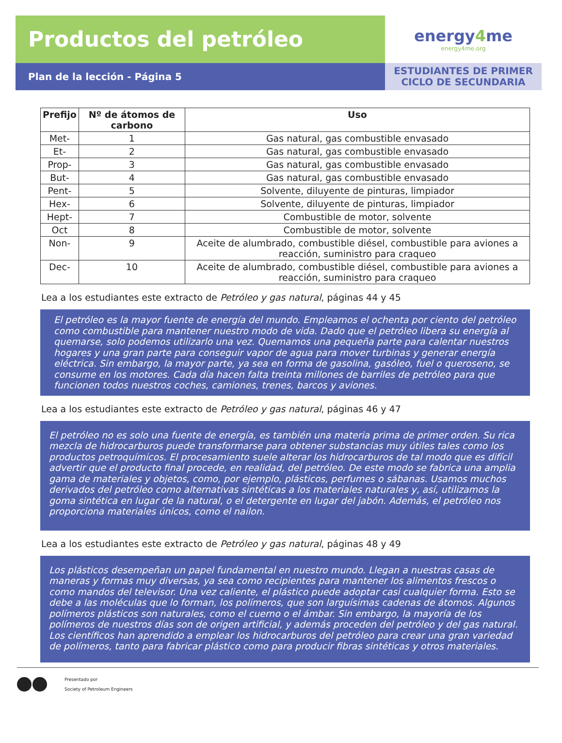Productos del petróleo
Plan de la lección - Página 5
energy4me
energy4me.org
ESTUDIANTES DE PRIMER
CICLO DE SECUNDARIA
| Prefijo | Nº de átomos de carbono | Uso |
| --- | --- | --- |
| Met- | 1 | Gas natural, gas combustible envasado |
| Et- | 2 | Gas natural, gas combustible envasado |
| Prop- | 3 | Gas natural, gas combustible envasado |
| But- | 4 | Gas natural, gas combustible envasado |
| Pent- | 5 | Solvente, diluyente de pinturas, limpiador |
| Hex- | 6 | Solvente, diluyente de pinturas, limpiador |
| Hept- | 7 | Combustible de motor, solvente |
| Oct | 8 | Combustible de motor, solvente |
| Non- | 9 | Aceite de alumbrado, combustible diésel, combustible para aviones a reacción, suministro para craqueo |
| Dec- | 10 | Aceite de alumbrado, combustible diésel, combustible para aviones a reacción, suministro para craqueo |
Lea a los estudiantes este extracto de Petróleo y gas natural, páginas 44 y 45
El petróleo es la mayor fuente de energía del mundo. Empleamos el ochenta por ciento del petróleo como combustible para mantener nuestro modo de vida. Dado que el petróleo libera su energía al quemarse, solo podemos utilizarlo una vez. Quemamos una pequeña parte para calentar nuestros hogares y una gran parte para conseguir vapor de agua para mover turbinas y generar energía eléctrica. Sin embargo, la mayor parte, ya sea en forma de gasolina, gasóleo, fuel o queroseno, se consume en los motores. Cada día hacen falta treinta millones de barriles de petróleo para que funcionen todos nuestros coches, camiones, trenes, barcos y aviones.
Lea a los estudiantes este extracto de Petróleo y gas natural, páginas 46 y 47
El petróleo no es solo una fuente de energía, es también una materia prima de primer orden. Su rica mezcla de hidrocarburos puede transformarse para obtener substancias muy útiles tales como los productos petroquímicos. El procesamiento suele alterar los hidrocarburos de tal modo que es difícil advertir que el producto final procede, en realidad, del petróleo. De este modo se fabrica una amplia gama de materiales y objetos, como, por ejemplo, plásticos, perfumes o sábanas. Usamos muchos derivados del petróleo como alternativas sintéticas a los materiales naturales y, así, utilizamos la goma sintética en lugar de la natural, o el detergente en lugar del jabón. Además, el petróleo nos proporciona materiales únicos, como el nailon.
Lea a los estudiantes este extracto de Petróleo y gas natural, páginas 48 y 49
Los plásticos desempeñan un papel fundamental en nuestro mundo. Llegan a nuestras casas de maneras y formas muy diversas, ya sea como recipientes para mantener los alimentos frescos o como mandos del televisor. Una vez caliente, el plástico puede adoptar casi cualquier forma. Esto se debe a las moléculas que lo forman, los polímeros, que son larguísimas cadenas de átomos. Algunos polímeros plásticos son naturales, como el cuerno o el ámbar. Sin embargo, la mayoría de los polímeros de nuestros días son de origen artificial, y además proceden del petróleo y del gas natural. Los científicos han aprendido a emplear los hidrocarburos del petróleo para crear una gran variedad de polímeros, tanto para fabricar plástico como para producir fibras sintéticas y otros materiales.
Presentado por
Society of Petroleum Engineers